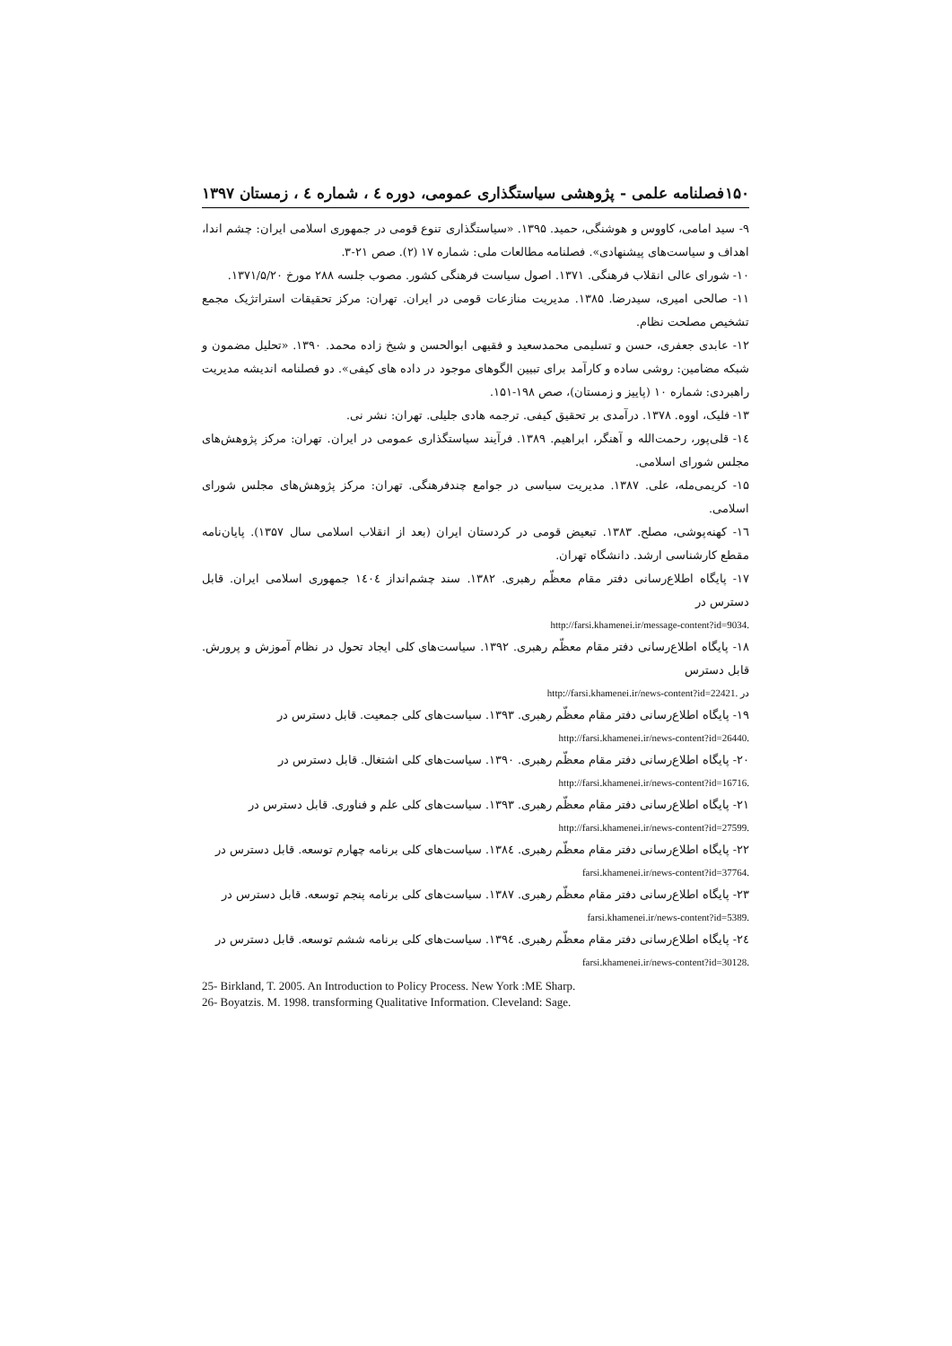۱۵۰ فصلنامه علمی - پژوهشی سیاستگذاری عمومی، دوره ٤ ، شماره ٤ ، زمستان ۱۳۹۷
۹- سید امامی، کاووس و هوشنگی، حمید. ۱۳۹۵. «سیاستگذاری تنوع قومی در جمهوری اسلامی ایران: چشم اندا، اهداف و سیاست‌های پیشنهادی». فصلنامه مطالعات ملی: شماره ۱۷ (۲). صص ۲۱-۳.
۱۰- شورای عالی انقلاب فرهنگی. ۱۳۷۱. اصول سیاست فرهنگی کشور. مصوب جلسه ۲۸۸ مورخ ۱۳۷۱/۵/۲۰.
۱۱- صالحی امیری، سیدرضا. ۱۳۸۵. مدیریت منازعات قومی در ایران. تهران: مرکز تحقیقات استراتژیک مجمع تشخیص مصلحت نظام.
۱۲- عابدی جعفری، حسن و تسلیمی محمدسعید و فقیهی ابوالحسن و شیخ زاده محمد. ۱۳۹۰. «تحلیل مضمون و شبکه مضامین: روشی ساده و کارآمد برای تبیین الگوهای موجود در داده های کیفی». دو فصلنامه اندیشه مدیریت راهبردی: شماره ۱۰ (پاییز و زمستان)، صص ۱۹۸-۱۵۱.
۱۳- فلیک، اووه. ۱۳۷۸. درآمدی بر تحقیق کیفی. ترجمه هادی جلیلی. تهران: نشر نی.
١٤- قلی‌پور، رحمت‌الله و آهنگر، ابراهیم. ۱۳۸۹. فرآیند سیاستگذاری عمومی در ایران. تهران: مرکز پژوهش‌های مجلس شورای اسلامی.
۱۵- کریمی‌مله، علی. ۱۳۸۷. مدیریت سیاسی در جوامع چندفرهنگی. تهران: مرکز پژوهش‌های مجلس شورای اسلامی.
١٦- کهنه‌پوشی، مصلح. ۱۳۸۳. تبعیض قومی در کردستان ایران (بعد از انقلاب اسلامی سال ۱۳۵۷). پایان‌نامه مقطع کارشناسی ارشد. دانشگاه تهران.
۱۷- پایگاه اطلاع‌رسانی دفتر مقام معظّم رهبری. ۱۳۸۲. سند چشم‌انداز ١٤٠٤ جمهوری اسلامی ایران. قابل دسترس در
http://farsi.khamenei.ir/message-content?id=9034.
۱۸- پایگاه اطلاع‌رسانی دفتر مقام معظّم رهبری. ۱۳۹۲. سیاست‌های کلی ایجاد تحول در نظام آموزش و پرورش. قابل دسترس
http://farsi.khamenei.ir/news-content?id=22421. در
۱۹- پایگاه اطلاع‌رسانی دفتر مقام معظّم رهبری. ۱۳۹۳. سیاست‌های کلی جمعیت. قابل دسترس در
http://farsi.khamenei.ir/news-content?id=26440.
۲۰- پایگاه اطلاع‌رسانی دفتر مقام معظّم رهبری. ۱۳۹۰. سیاست‌های کلی اشتغال. قابل دسترس در
http://farsi.khamenei.ir/news-content?id=16716.
۲۱- پایگاه اطلاع‌رسانی دفتر مقام معظّم رهبری. ۱۳۹۳. سیاست‌های کلی علم و فناوری. قابل دسترس در
http://farsi.khamenei.ir/news-content?id=27599.
۲۲- پایگاه اطلاع‌رسانی دفتر مقام معظّم رهبری. ١٣٨٤. سیاست‌های کلی برنامه چهارم توسعه. قابل دسترس در
farsi.khamenei.ir/news-content?id=37764.
۲۳- پایگاه اطلاع‌رسانی دفتر مقام معظّم رهبری. ۱۳۸۷. سیاست‌های کلی برنامه پنجم توسعه. قابل دسترس در
farsi.khamenei.ir/news-content?id=5389.
٢٤- پایگاه اطلاع‌رسانی دفتر مقام معظّم رهبری. ١٣٩٤. سیاست‌های کلی برنامه ششم توسعه. قابل دسترس در
farsi.khamenei.ir/news-content?id=30128.
25- Birkland, T. 2005. An Introduction to Policy Process. New York :ME Sharp.
26- Boyatzis. M. 1998. transforming Qualitative Information. Cleveland: Sage.